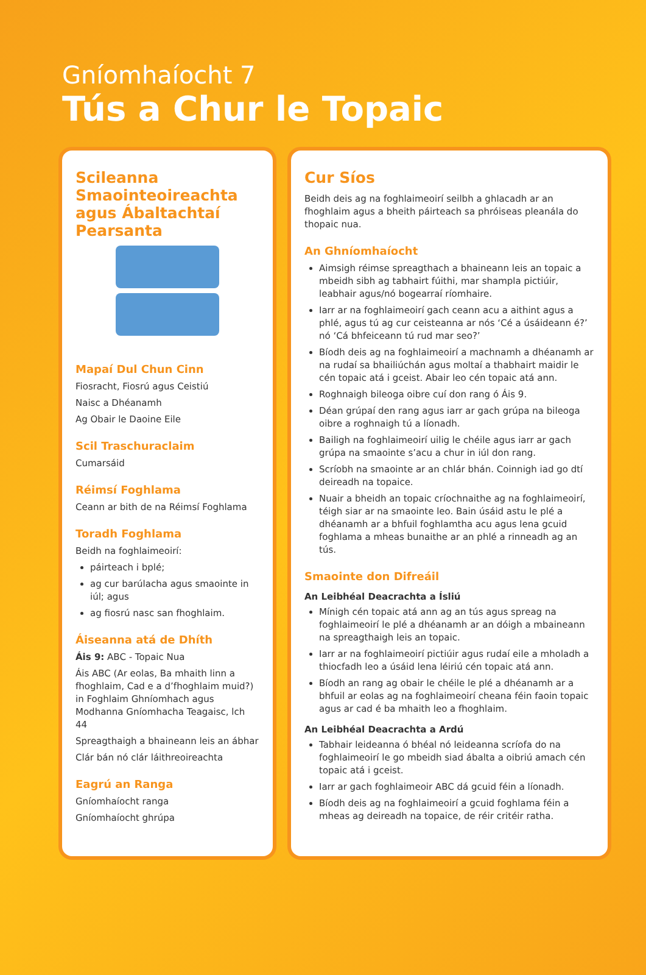Gníomhaíocht 7
Tús a Chur le Topaic
Scileanna Smaointeoireachta agus Ábaltachtaí Pearsanta
Mapaí Dul Chun Cinn
Fiosracht, Fiosrú agus Ceistiú
Naisc a Dhéanamh
Ag Obair le Daoine Eile
Scil Traschuraclaim
Cumarsáid
Réimsí Foghlama
Ceann ar bith de na Réimsí Foghlama
Toradh Foghlama
Beidh na foghlaimeoirí:
páirteach i bplé;
ag cur barúlacha agus smaointe in iúl; agus
ag fiosrú nasc san fhoghlaim.
Áiseanna atá de Dhíth
Áis 9: ABC - Topaic Nua
Áis ABC (Ar eolas, Ba mhaith linn a fhoghlaim, Cad e a d’fhoghlaim muid?) in Foghlaim Ghníomhach agus Modhanna Gníomhacha Teagaisc, lch 44
Spreagthaigh a bhaineann leis an ábhar
Clár bán nó clár láithreoireachta
Eagrú an Ranga
Gníomhaíocht ranga
Gníomhaíocht ghrúpa
Cur Síos
Beidh deis ag na foghlaimeoirí seilbh a ghlacadh ar an fhoghlaim agus a bheith páirteach sa phróiseas pleanála do thopaic nua.
An Ghníomhaíocht
Aimsigh réimse spreagthach a bhaineann leis an topaic a mbeidh sibh ag tabhairt fúithi, mar shampla pictiúir, leabhair agus/nó bogearraí ríomhaire.
Iarr ar na foghlaimeoirí gach ceann acu a aithint agus a phlé, agus tú ag cur ceisteanna ar nós ‘Cé a úsáideann é?’ nó ‘Cá bhfeiceann tú rud mar seo?’
Bíodh deis ag na foghlaimeoirí a machnamh a dhéanamh ar na rudaí sa bhailiúchán agus moltaí a thabhairt maidir le cén topaic atá i gceist. Abair leo cén topaic atá ann.
Roghnaigh bileoga oibre cuí don rang ó Áis 9.
Déan grúpaí den rang agus iarr ar gach grúpa na bileoga oibre a roghnaigh tú a líonadh.
Bailigh na foghlaimeoirí uilig le chéile agus iarr ar gach grúpa na smaointe s’acu a chur in iúl don rang.
Scríobh na smaointe ar an chlár bhán. Coinnigh iad go dtí deireadh na topaice.
Nuair a bheidh an topaic críochnaithe ag na foghlaimeoirí, téigh siar ar na smaointe leo. Bain úsáid astu le plé a dhéanamh ar a bhfuil foghlamtha acu agus lena gcuid foghlama a mheas bunaithe ar an phlé a rinneadh ag an tús.
Smaointe don Difreáil
An Leibhéal Deacrachta a Ísliú
Mínigh cén topaic atá ann ag an tús agus spreag na foghlaimeoirí le plé a dhéanamh ar an dóigh a mbaineann na spreagthaigh leis an topaic.
Iarr ar na foghlaimeoirí pictiúir agus rudaí eile a mholadh a thiocfadh leo a úsáid lena léiriú cén topaic atá ann.
Bíodh an rang ag obair le chéile le plé a dhéanamh ar a bhfuil ar eolas ag na foghlaimeoirí cheana féin faoin topaic agus ar cad é ba mhaith leo a fhoghlaim.
An Leibhéal Deacrachta a Ardú
Tabhair leideanna ó bhéal nó leideanna scríofa do na foghlaimeoirí le go mbeidh siad ábalta a oibriú amach cén topaic atá i gceist.
Iarr ar gach foghlaimeoir ABC dá gcuid féin a líonadh.
Bíodh deis ag na foghlaimeoirí a gcuid foghlama féin a mheas ag deireadh na topaice, de réir critéir ratha.